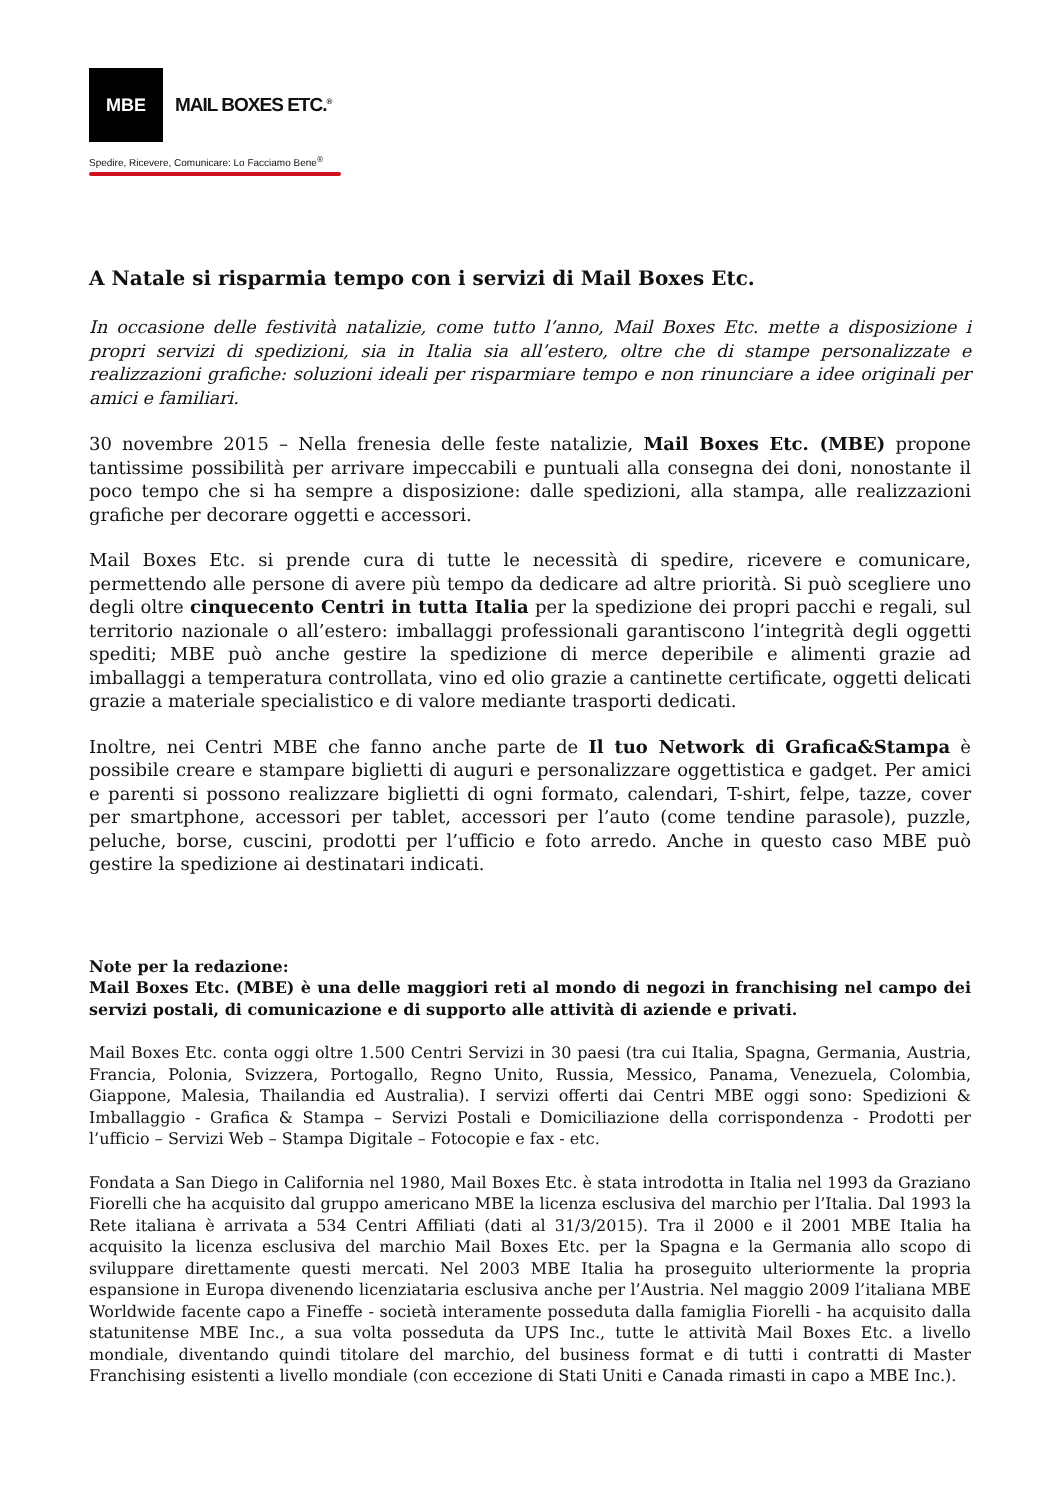MBE
MAIL BOXES ETC.<sup>®</sup>
Spedire, Ricevere, Comunicare: Lo Facciamo Bene<sup>®</sup>
A Natale si risparmia tempo con i servizi di Mail Boxes Etc.
In occasione delle festività natalizie, come tutto l’anno, Mail Boxes Etc. mette a disposizione i propri servizi di spedizioni, sia in Italia sia all’estero, oltre che di stampe personalizzate e realizzazioni grafiche: soluzioni ideali per risparmiare tempo e non rinunciare a idee originali per amici e familiari.
30 novembre 2015 – Nella frenesia delle feste natalizie, Mail Boxes Etc. (MBE) propone tantissime possibilità per arrivare impeccabili e puntuali alla consegna dei doni, nonostante il poco tempo che si ha sempre a disposizione: dalle spedizioni, alla stampa, alle realizzazioni grafiche per decorare oggetti e accessori.
Mail Boxes Etc. si prende cura di tutte le necessità di spedire, ricevere e comunicare, permettendo alle persone di avere più tempo da dedicare ad altre priorità. Si può scegliere uno degli oltre cinquecento Centri in tutta Italia per la spedizione dei propri pacchi e regali, sul territorio nazionale o all’estero: imballaggi professionali garantiscono l’integrità degli oggetti spediti; MBE può anche gestire la spedizione di merce deperibile e alimenti grazie ad imballaggi a temperatura controllata, vino ed olio grazie a cantinette certificate, oggetti delicati grazie a materiale specialistico e di valore mediante trasporti dedicati.
Inoltre, nei Centri MBE che fanno anche parte de Il tuo Network di Grafica&Stampa è possibile creare e stampare biglietti di auguri e personalizzare oggettistica e gadget. Per amici e parenti si possono realizzare biglietti di ogni formato, calendari, T-shirt, felpe, tazze, cover per smartphone, accessori per tablet, accessori per l’auto (come tendine parasole), puzzle, peluche, borse, cuscini, prodotti per l’ufficio e foto arredo. Anche in questo caso MBE può gestire la spedizione ai destinatari indicati.
Note per la redazione:
Mail Boxes Etc. (MBE) è una delle maggiori reti al mondo di negozi in franchising nel campo dei servizi postali, di comunicazione e di supporto alle attività di aziende e privati.
Mail Boxes Etc. conta oggi oltre 1.500 Centri Servizi in 30 paesi (tra cui Italia, Spagna, Germania, Austria, Francia, Polonia, Svizzera, Portogallo, Regno Unito, Russia, Messico, Panama, Venezuela, Colombia, Giappone, Malesia, Thailandia ed Australia). I servizi offerti dai Centri MBE oggi sono: Spedizioni & Imballaggio - Grafica & Stampa – Servizi Postali e Domiciliazione della corrispondenza - Prodotti per l’ufficio – Servizi Web – Stampa Digitale – Fotocopie e fax - etc.
Fondata a San Diego in California nel 1980, Mail Boxes Etc. è stata introdotta in Italia nel 1993 da Graziano Fiorelli che ha acquisito dal gruppo americano MBE la licenza esclusiva del marchio per l’Italia. Dal 1993 la Rete italiana è arrivata a 534 Centri Affiliati (dati al 31/3/2015). Tra il 2000 e il 2001 MBE Italia ha acquisito la licenza esclusiva del marchio Mail Boxes Etc. per la Spagna e la Germania allo scopo di sviluppare direttamente questi mercati. Nel 2003 MBE Italia ha proseguito ulteriormente la propria espansione in Europa divenendo licenziataria esclusiva anche per l’Austria. Nel maggio 2009 l’italiana MBE Worldwide facente capo a Fineffe - società interamente posseduta dalla famiglia Fiorelli - ha acquisito dalla statunitense MBE Inc., a sua volta posseduta da UPS Inc., tutte le attività Mail Boxes Etc. a livello mondiale, diventando quindi titolare del marchio, del business format e di tutti i contratti di Master Franchising esistenti a livello mondiale (con eccezione di Stati Uniti e Canada rimasti in capo a MBE Inc.).